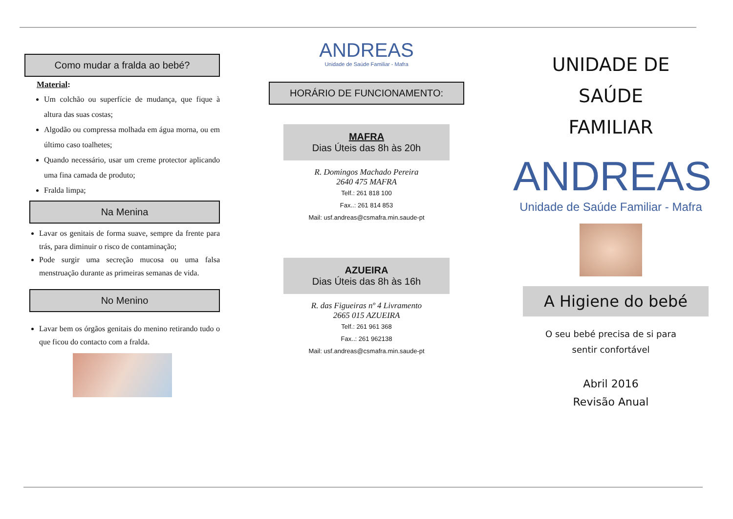Como mudar a fralda ao bebé?
Material:
Um colchão ou superfície de mudança, que fique à altura das suas costas;
Algodão ou compressa molhada em água morna, ou em último caso toalhetes;
Quando necessário, usar um creme protector aplicando uma fina camada de produto;
Fralda limpa;
Na Menina
Lavar os genitais de forma suave, sempre da frente para trás, para diminuir o risco de contaminação;
Pode surgir uma secreção mucosa ou uma falsa menstruação durante as primeiras semanas de vida.
No Menino
Lavar bem os órgãos genitais do menino retirando tudo o que ficou do contacto com a fralda.
ANDREAS
Unidade de Saúde Familiar - Mafra
HORÁRIO DE FUNCIONAMENTO:
MAFRA
Dias Úteis das 8h às 20h
R. Domingos Machado Pereira
2640 475 MAFRA
Telf.: 261 818 100
Fax..: 261 814 853
Mail: usf.andreas@csmafra.min.saude-pt
AZUEIRA
Dias Úteis das 8h às 16h
R. das Figueiras nº 4 Livramento
2665 015 AZUEIRA
Telf.: 261 961 368
Fax..: 261 962138
Mail: usf.andreas@csmafra.min.saude-pt
UNIDADE DE
SAÚDE
FAMILIAR
ANDREAS
Unidade de Saúde Familiar - Mafra
A Higiene do bebé
O seu bebé precisa de si para
sentir confortável
Abril 2016
Revisão Anual